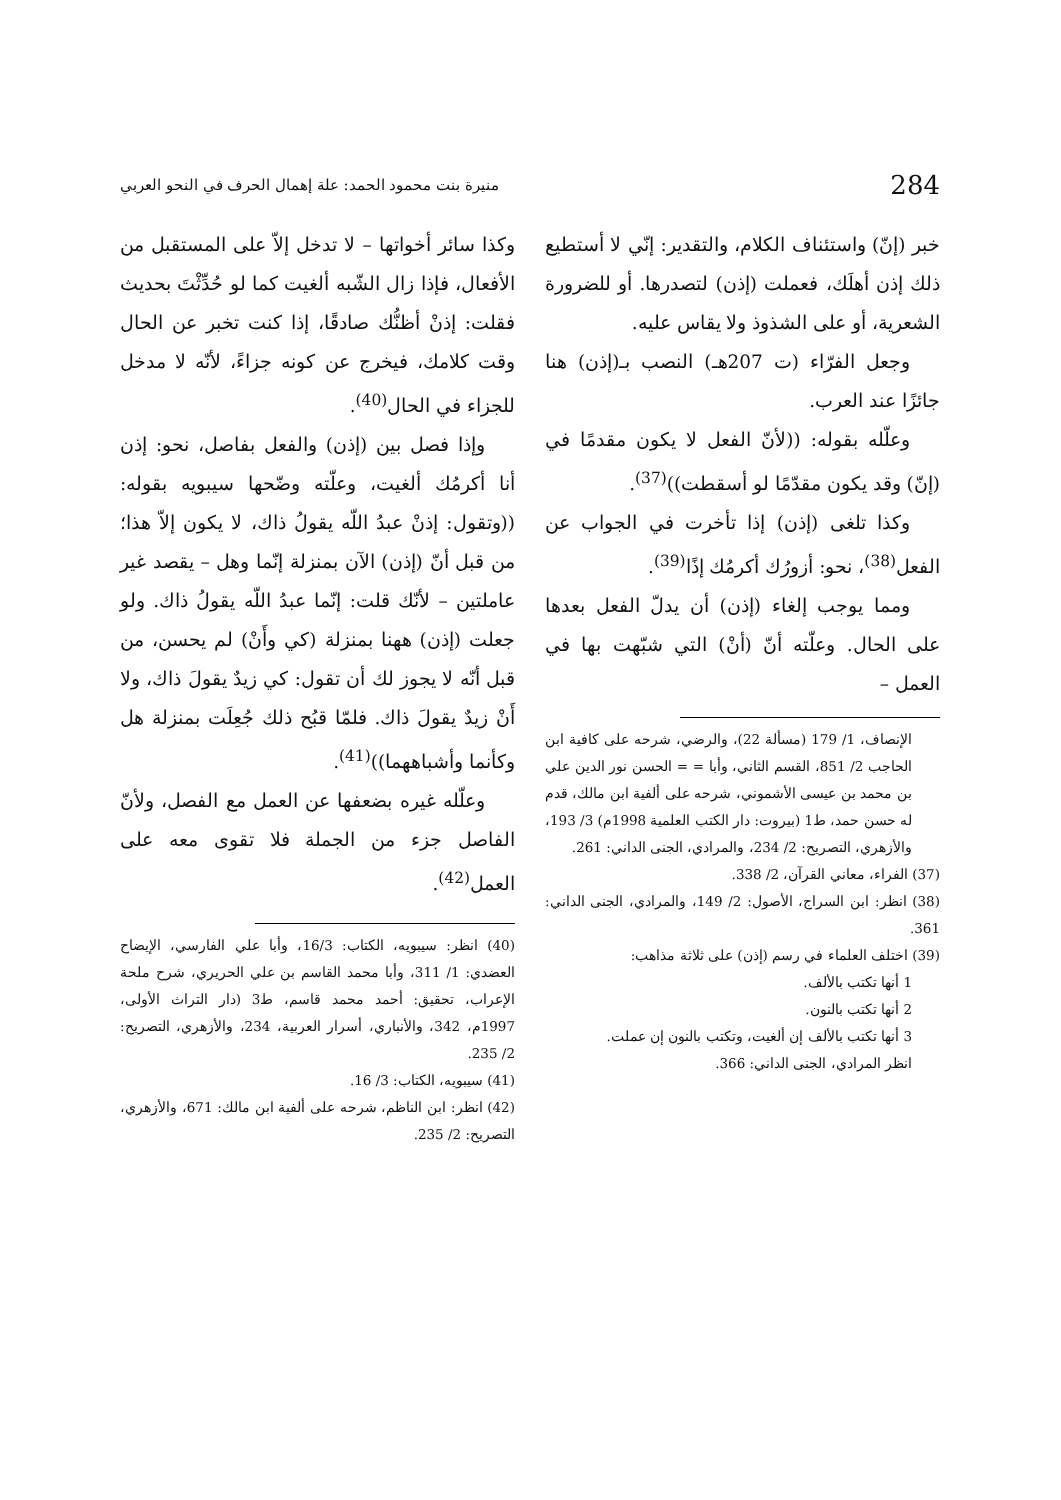284 منيرة بنت محمود الحمد: علة إهمال الحرف في النحو العربي
خبر (إنّ) واستئناف الكلام، والتقدير: إنّي لا أستطيع ذلك إذن أهلَك، فعملت (إذن) لتصدرها. أو للضرورة الشعرية، أو على الشذوذ ولا يقاس عليه.
وجعل الفرّاء (ت 207هـ) النصب بـ(إذن) هنا جائزًا عند العرب.
وعلّله بقوله: ((لأنّ الفعل لا يكون مقدمًا في (إنّ) وقد يكون مقدّمًا لو أسقطت))<sup>(37)</sup>.
وكذا تلغى (إذن) إذا تأخرت في الجواب عن الفعل<sup>(38)</sup>، نحو: أزورُك أكرمُك إذًا<sup>(39)</sup>.
ومما يوجب إلغاء (إذن) أن يدلّ الفعل بعدها على الحال. وعلّته أنّ (أنْ) التي شبّهت بها في العمل –
الإنصاف، 1/ 179 (مسألة 22)، والرضي، شرحه على كافية ابن الحاجب 2/ 851، القسم الثاني، وأبا = = الحسن نور الدين علي بن محمد بن عيسى الأشموني، شرحه على ألفية ابن مالك، قدم له حسن حمد، ط1 (بيروت: دار الكتب العلمية 1998م) 3/ 193، والأزهري، التصريح: 2/ 234، والمرادي، الجنى الداني: 261.
(37) الفراء، معاني القرآن، 2/ 338.
(38) انظر: ابن السراج، الأصول: 2/ 149، والمرادي، الجنى الداني: 361.
(39) اختلف العلماء في رسم (إذن) على ثلاثة مذاهب:
1 أنها تكتب بالألف.
2 أنها تكتب بالنون.
3 أنها تكتب بالألف إن ألغيت، وتكتب بالنون إن عملت.
انظر المرادي، الجنى الداني: 366.
وكذا سائر أخواتها – لا تدخل إلاّ على المستقبل من الأفعال، فإذا زال الشّبه ألغيت كما لو حُدِّثْتَ بحديث فقلت: إذنْ أظنُّك صادقًا، إذا كنت تخبر عن الحال وقت كلامك، فيخرج عن كونه جزاءً، لأنّه لا مدخل للجزاء في الحال<sup>(40)</sup>.
وإذا فصل بين (إذن) والفعل بفاصل، نحو: إذن أنا أكرمُك ألغيت، وعلّته وضّحها سيبويه بقوله: ((وتقول: إذنْ عبدُ اللّه يقولُ ذاك، لا يكون إلاّ هذا؛ من قبل أنّ (إذن) الآن بمنزلة إنّما وهل – يقصد غير عاملتين – لأنّك قلت: إنّما عبدُ اللّه يقولُ ذاك. ولو جعلت (إذن) ههنا بمنزلة (كي وأَنْ) لم يحسن، من قبل أنّه لا يجوز لك أن تقول: كي زيدٌ يقولَ ذاك، ولا أَنْ زيدٌ يقولَ ذاك. فلمّا قبُح ذلك جُعِلَت بمنزلة هل وكأنما وأشباههما))<sup>(41)</sup>.
وعلّله غيره بضعفها عن العمل مع الفصل، ولأنّ الفاصل جزء من الجملة فلا تقوى معه على العمل<sup>(42)</sup>.
(40) انظر: سيبويه، الكتاب: 16/3، وأبا علي الفارسي، الإيضاح العضدي: 1/ 311، وأبا محمد القاسم بن علي الحريري، شرح ملحة الإعراب، تحقيق: أحمد محمد قاسم، ط3 (دار التراث الأولى، 1997م، 342، والأنباري، أسرار العربية، 234، والأزهري، التصريح: 2/ 235.
(41) سيبويه، الكتاب: 3/ 16.
(42) انظر: ابن الناظم، شرحه على ألفية ابن مالك: 671، والأزهري، التصريح: 2/ 235.